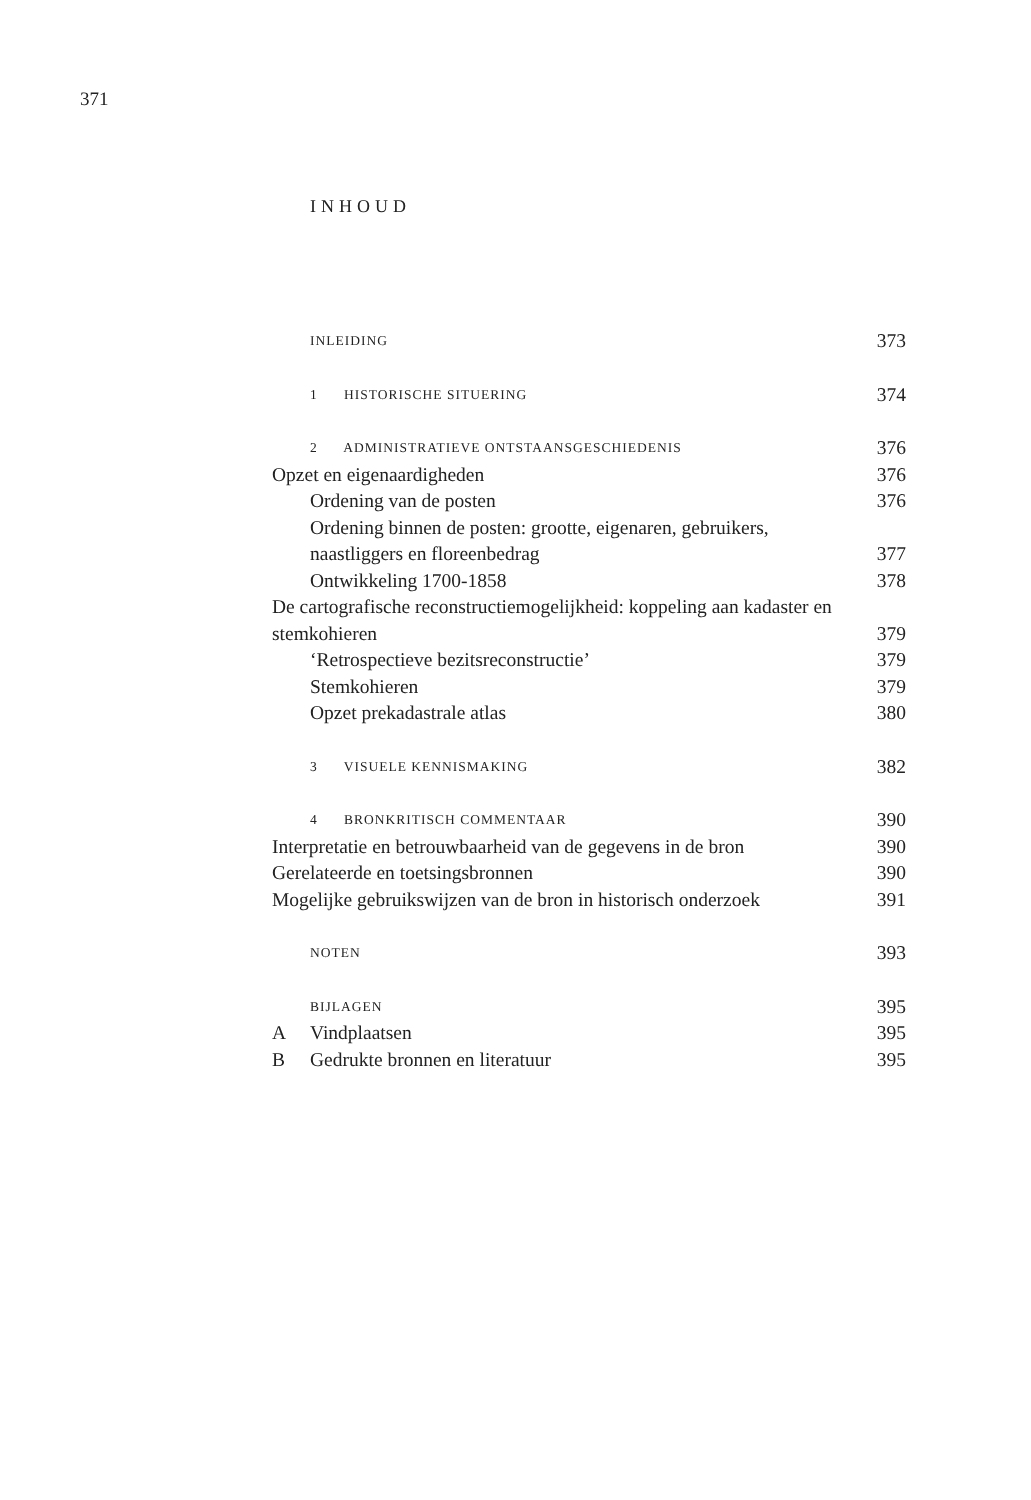371
INHOUD
| | INLEIDING | 373 |
| | 1 HISTORISCHE SITUERING | 374 |
| | 2 ADMINISTRATIEVE ONTSTAANSGESCHIEDENIS | 376 |
| Opzet en eigenaardigheden | | 376 |
| | Ordening van de posten | 376 |
| | Ordening binnen de posten: grootte, eigenaren, gebruikers, naastliggers en floreenbedrag | 377 |
| | Ontwikkeling 1700-1858 | 378 |
| De cartografische reconstructiemogelijkheid: koppeling aan kadaster en stemkohieren | | 379 |
| | ‘Retrospectieve bezitsreconstructie’ | 379 |
| | Stemkohieren | 379 |
| | Opzet prekadastrale atlas | 380 |
| | 3 VISUELE KENNISMAKING | 382 |
| | 4 BRONKRITISCH COMMENTAAR | 390 |
| Interpretatie en betrouwbaarheid van de gegevens in de bron | | 390 |
| Gerelateerde en toetsingsbronnen | | 390 |
| Mogelijke gebruikswijzen van de bron in historisch onderzoek | | 391 |
| | NOTEN | 393 |
| | BIJLAGEN | 395 |
| A | Vindplaatsen | 395 |
| B | Gedrukte bronnen en literatuur | 395 |